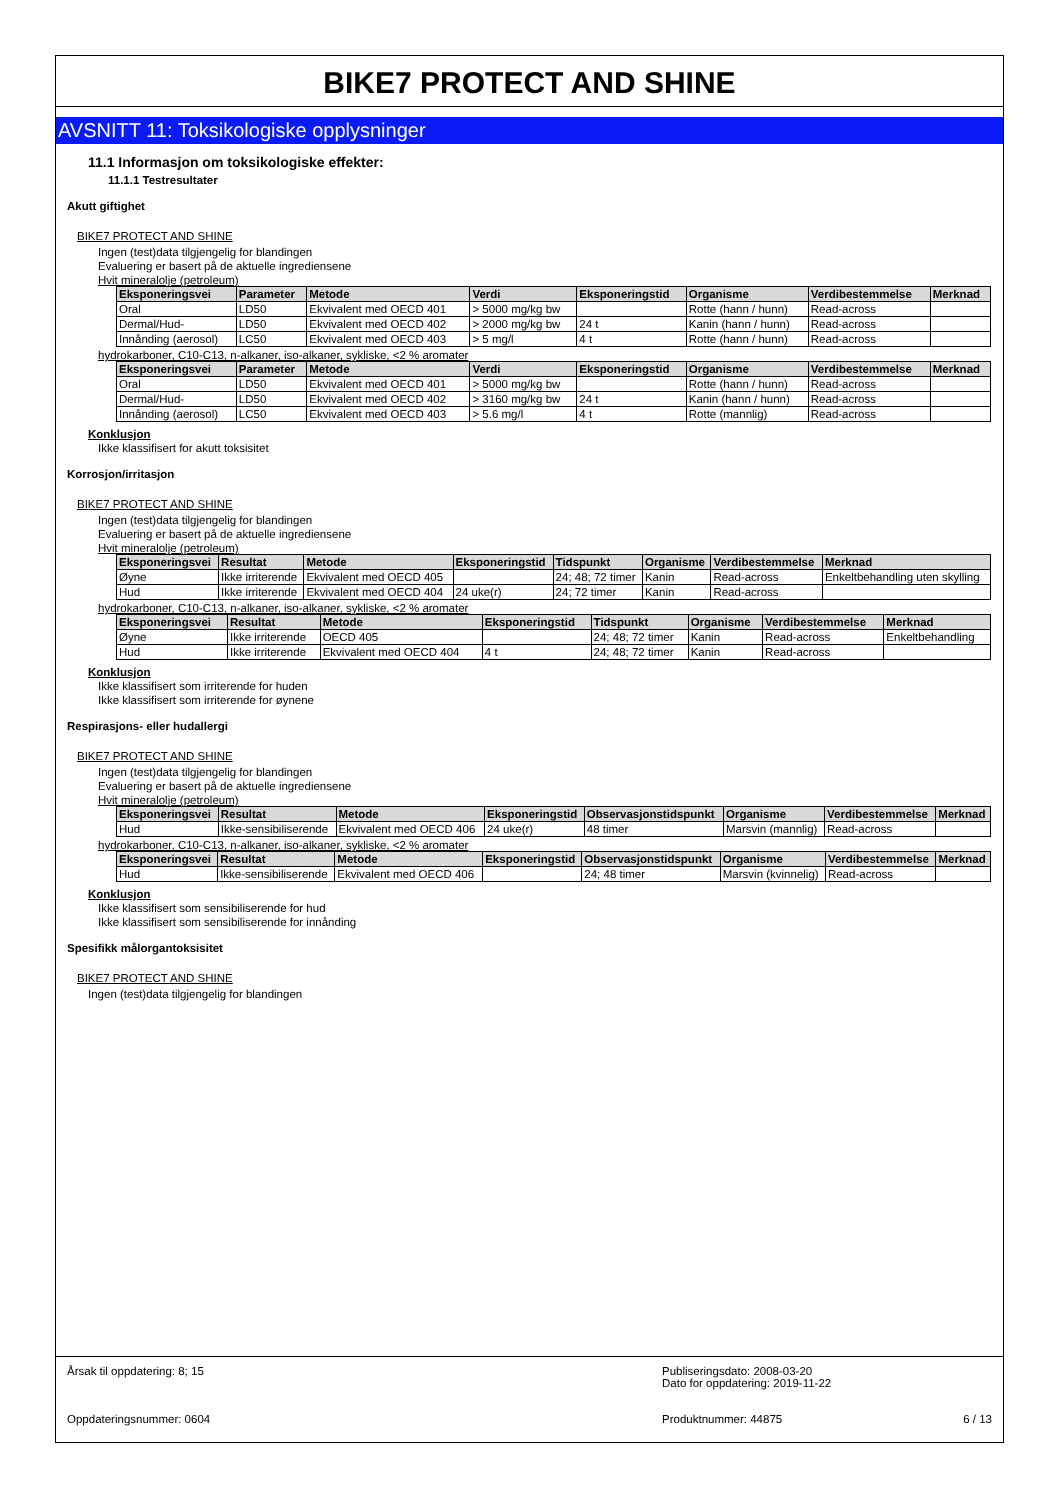BIKE7 PROTECT AND SHINE
AVSNITT 11: Toksikologiske opplysninger
11.1 Informasjon om toksikologiske effekter:
11.1.1 Testresultater
Akutt giftighet
BIKE7 PROTECT AND SHINE
Ingen (test)data tilgjengelig for blandingen
Evaluering er basert på de aktuelle ingrediensene
Hvit mineralolje (petroleum)
| Eksponeringsvei | Parameter | Metode | Verdi | Eksponeringstid | Organisme | Verdibestemmelse | Merknad |
| --- | --- | --- | --- | --- | --- | --- | --- |
| Oral | LD50 | Ekvivalent med OECD 401 | > 5000 mg/kg bw | | Rotte (hann / hunn) | Read-across | |
| Dermal/Hud- | LD50 | Ekvivalent med OECD 402 | > 2000 mg/kg bw | 24 t | Kanin (hann / hunn) | Read-across | |
| Innånding (aerosol) | LC50 | Ekvivalent med OECD 403 | > 5 mg/l | 4 t | Rotte (hann / hunn) | Read-across | |
hydrokarboner, C10-C13, n-alkaner, iso-alkaner, sykliske, <2 % aromater
| Eksponeringsvei | Parameter | Metode | Verdi | Eksponeringstid | Organisme | Verdibestemmelse | Merknad |
| --- | --- | --- | --- | --- | --- | --- | --- |
| Oral | LD50 | Ekvivalent med OECD 401 | > 5000 mg/kg bw | | Rotte (hann / hunn) | Read-across | |
| Dermal/Hud- | LD50 | Ekvivalent med OECD 402 | > 3160 mg/kg bw | 24 t | Kanin (hann / hunn) | Read-across | |
| Innånding (aerosol) | LC50 | Ekvivalent med OECD 403 | > 5.6 mg/l | 4 t | Rotte (mannlig) | Read-across | |
Konklusjon
Ikke klassifisert for akutt toksisitet
Korrosjon/irritasjon
BIKE7 PROTECT AND SHINE
Ingen (test)data tilgjengelig for blandingen
Evaluering er basert på de aktuelle ingrediensene
Hvit mineralolje (petroleum)
| Eksponeringsvei | Resultat | Metode | Eksponeringstid | Tidspunkt | Organisme | Verdibestemmelse | Merknad |
| --- | --- | --- | --- | --- | --- | --- | --- |
| Øyne | Ikke irriterende | Ekvivalent med OECD 405 | | 24; 48; 72 timer | Kanin | Read-across | Enkeltbehandling uten skylling |
| Hud | Ikke irriterende | Ekvivalent med OECD 404 | 24 uke(r) | 24; 72 timer | Kanin | Read-across | |
hydrokarboner, C10-C13, n-alkaner, iso-alkaner, sykliske, <2 % aromater
| Eksponeringsvei | Resultat | Metode | Eksponeringstid | Tidspunkt | Organisme | Verdibestemmelse | Merknad |
| --- | --- | --- | --- | --- | --- | --- | --- |
| Øyne | Ikke irriterende | OECD 405 | | 24; 48; 72 timer | Kanin | Read-across | Enkeltbehandling |
| Hud | Ikke irriterende | Ekvivalent med OECD 404 | 4 t | 24; 48; 72 timer | Kanin | Read-across | |
Konklusjon
Ikke klassifisert som irriterende for huden
Ikke klassifisert som irriterende for øynene
Respirasjons- eller hudallergi
BIKE7 PROTECT AND SHINE
Ingen (test)data tilgjengelig for blandingen
Evaluering er basert på de aktuelle ingrediensene
Hvit mineralolje (petroleum)
| Eksponeringsvei | Resultat | Metode | Eksponeringstid | Observasjonstidspunkt | Organisme | Verdibestemmelse | Merknad |
| --- | --- | --- | --- | --- | --- | --- | --- |
| Hud | Ikke-sensibiliserende | Ekvivalent med OECD 406 | 24 uke(r) | 48 timer | Marsvin (mannlig) | Read-across | |
hydrokarboner, C10-C13, n-alkaner, iso-alkaner, sykliske, <2 % aromater
| Eksponeringsvei | Resultat | Metode | Eksponeringstid | Observasjonstidspunkt | Organisme | Verdibestemmelse | Merknad |
| --- | --- | --- | --- | --- | --- | --- | --- |
| Hud | Ikke-sensibiliserende | Ekvivalent med OECD 406 | | 24; 48 timer | Marsvin (kvinnelig) | Read-across | |
Konklusjon
Ikke klassifisert som sensibiliserende for hud
Ikke klassifisert som sensibiliserende for innånding
Spesifikk målorgantoksisitet
BIKE7 PROTECT AND SHINE
Ingen (test)data tilgjengelig for blandingen
Årsak til oppdatering: 8; 15
Oppdateringsnummer: 0604
Publiseringsdato: 2008-03-20
Dato for oppdatering: 2019-11-22
Produktnummer: 44875 6 / 13